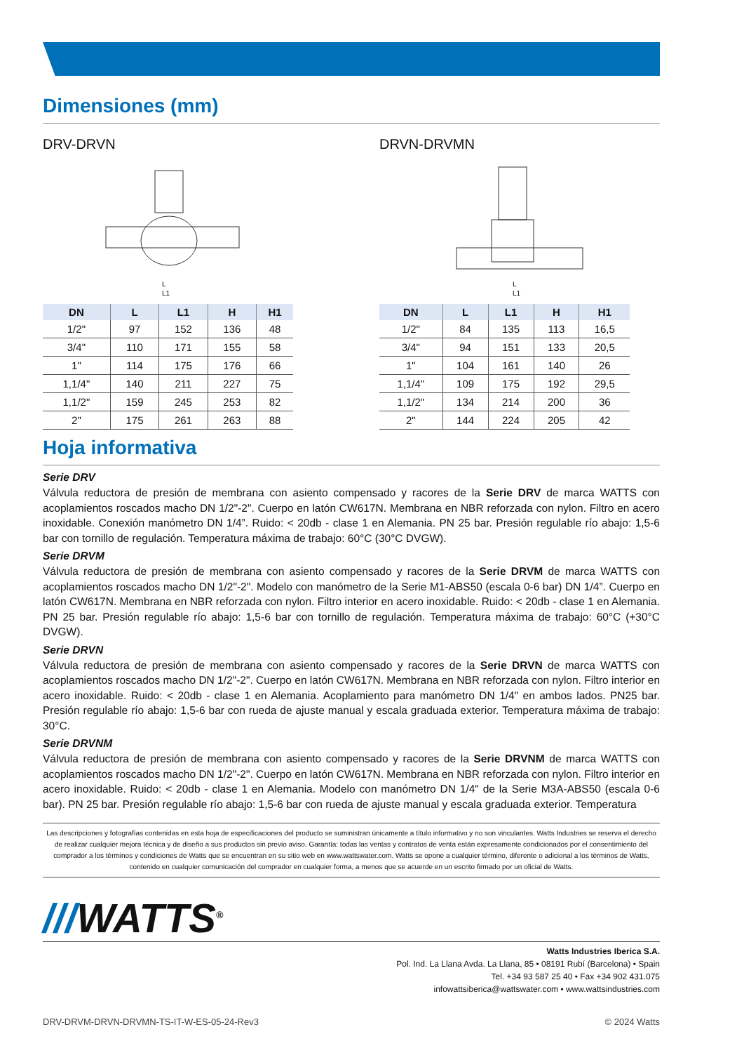Dimensiones (mm)
DRV-DRVN
L
L1
| DN | L | L1 | H | H1 |
| --- | --- | --- | --- | --- |
| 1/2" | 97 | 152 | 136 | 48 |
| 3/4" | 110 | 171 | 155 | 58 |
| 1" | 114 | 175 | 176 | 66 |
| 1,1/4" | 140 | 211 | 227 | 75 |
| 1,1/2" | 159 | 245 | 253 | 82 |
| 2" | 175 | 261 | 263 | 88 |
DRVN-DRVMN
L
L1
| DN | L | L1 | H | H1 |
| --- | --- | --- | --- | --- |
| 1/2" | 84 | 135 | 113 | 16,5 |
| 3/4" | 94 | 151 | 133 | 20,5 |
| 1" | 104 | 161 | 140 | 26 |
| 1,1/4" | 109 | 175 | 192 | 29,5 |
| 1,1/2" | 134 | 214 | 200 | 36 |
| 2" | 144 | 224 | 205 | 42 |
Hoja informativa
Serie DRV
Válvula reductora de presión de membrana con asiento compensado y racores de la Serie DRV de marca WATTS con acoplamientos roscados macho DN 1/2"-2". Cuerpo en latón CW617N. Membrana en NBR reforzada con nylon. Filtro en acero inoxidable. Conexión manómetro DN 1/4”. Ruido: < 20db - clase 1 en Alemania. PN 25 bar. Presión regulable río abajo: 1,5-6 bar con tornillo de regulación. Temperatura máxima de trabajo: 60°C (30°C DVGW).
Serie DRVM
Válvula reductora de presión de membrana con asiento compensado y racores de la Serie DRVM de marca WATTS con acoplamientos roscados macho DN 1/2"-2". Modelo con manómetro de la Serie M1-ABS50 (escala 0-6 bar) DN 1/4”. Cuerpo en latón CW617N. Membrana en NBR reforzada con nylon. Filtro interior en acero inoxidable. Ruido: < 20db - clase 1 en Alemania. PN 25 bar. Presión regulable río abajo: 1,5-6 bar con tornillo de regulación. Temperatura máxima de trabajo: 60°C (+30°C DVGW).
Serie DRVN
Válvula reductora de presión de membrana con asiento compensado y racores de la Serie DRVN de marca WATTS con acoplamientos roscados macho DN 1/2"-2". Cuerpo en latón CW617N. Membrana en NBR reforzada con nylon. Filtro interior en acero inoxidable. Ruido: < 20db - clase 1 en Alemania. Acoplamiento para manómetro DN 1/4" en ambos lados. PN25 bar. Presión regulable río abajo: 1,5-6 bar con rueda de ajuste manual y escala graduada exterior. Temperatura máxima de trabajo: 30°C.
Serie DRVNM
Válvula reductora de presión de membrana con asiento compensado y racores de la Serie DRVNM de marca WATTS con acoplamientos roscados macho DN 1/2"-2". Cuerpo en latón CW617N. Membrana en NBR reforzada con nylon. Filtro interior en acero inoxidable. Ruido: < 20db - clase 1 en Alemania. Modelo con manómetro DN 1/4" de la Serie M3A-ABS50 (escala 0-6 bar). PN 25 bar. Presión regulable río abajo: 1,5-6 bar con rueda de ajuste manual y escala graduada exterior. Temperatura
Las descripciones y fotografías contenidas en esta hoja de especificaciones del producto se suministran únicamente a título informativo y no son vinculantes. Watts Industries se reserva el derecho de realizar cualquier mejora técnica y de diseño a sus productos sin previo aviso. Garantía: todas las ventas y contratos de venta están expresamente condicionados por el consentimiento del comprador a los términos y condiciones de Watts que se encuentran en su sitio web en www.wattswater.com. Watts se opone a cualquier término, diferente o adicional a los términos de Watts, contenido en cualquier comunicación del comprador en cualquier forma, a menos que se acuerde en un escrito firmado por un oficial de Watts.
///WATTS<sup>®</sup>
Watts Industries Iberica S.A.
Pol. Ind. La Llana Avda. La Llana, 85 • 08191 Rubí (Barcelona) • Spain
Tel. +34 93 587 25 40 • Fax +34 902 431.075
infowattsiberica@wattswater.com • www.wattsindustries.com
DRV-DRVM-DRVN-DRVMN-TS-IT-W-ES-05-24-Rev3 © 2024 Watts